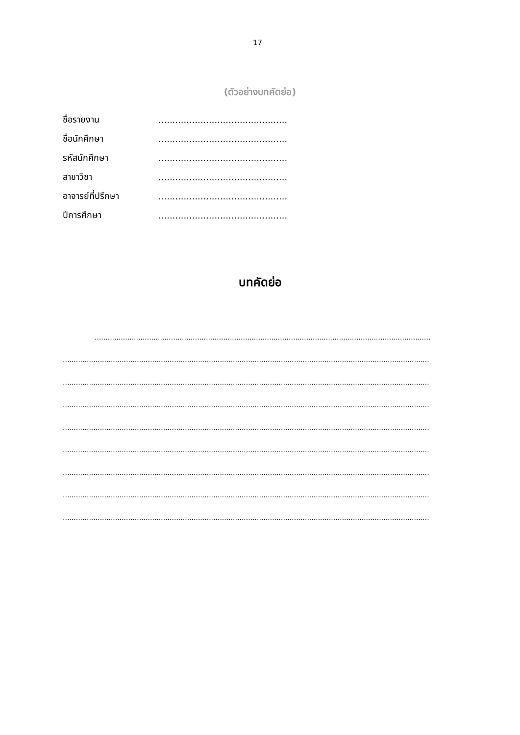17
(ตัวอย่างบทคัดย่อ)
ชื่อรายงาน..............................................
ชื่อนักศึกษา..............................................
รหัสนักศึกษา..............................................
สาขาวิชา..............................................
อาจารย์ที่ปรึกษา..............................................
ปีการศึกษา..............................................
บทคัดย่อ
..........................................................................................................................................................
........................................................................................................................................................................
........................................................................................................................................................................
........................................................................................................................................................................
........................................................................................................................................................................
........................................................................................................................................................................
........................................................................................................................................................................
........................................................................................................................................................................
........................................................................................................................................................................